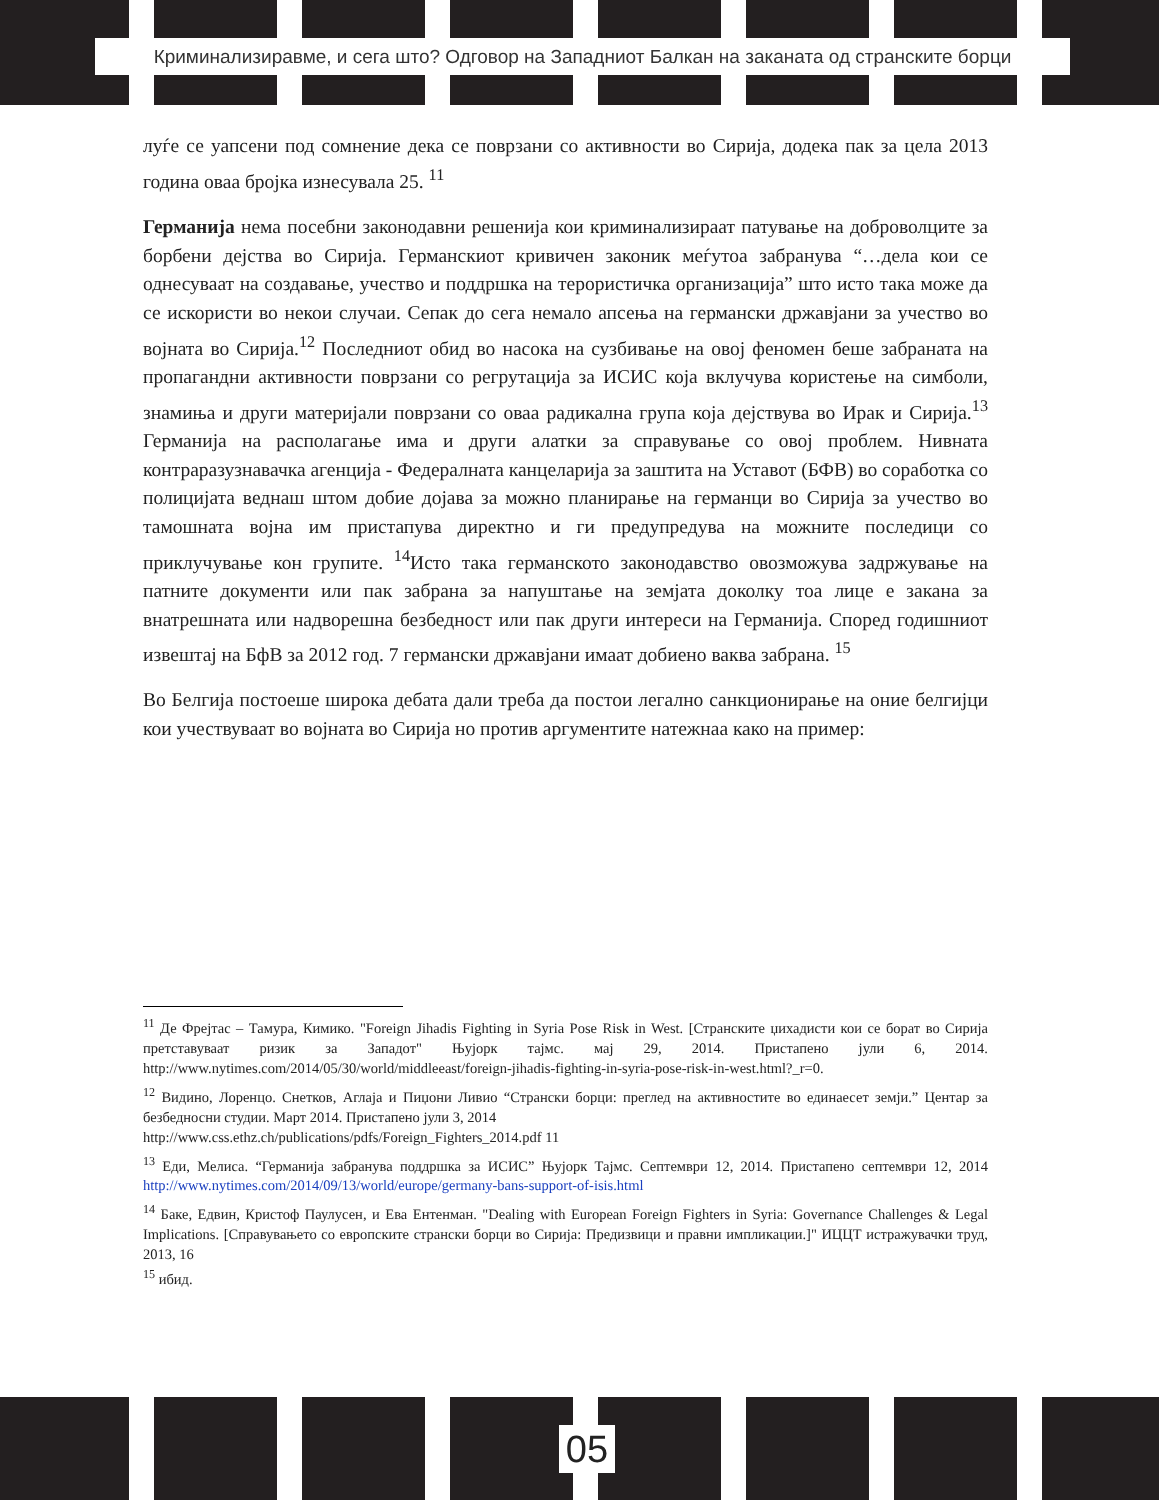Криминализиравме, и сега што? Одговор на Западниот Балкан на заканата од странските борци
луѓе се уапсени под сомнение дека се поврзани со активности во Сирија, додека пак за цела 2013 година оваа бројка изнесувала 25. <sup>11</sup>
Германија нема посебни законодавни решенија кои криминализираат патување на доброволците за борбени дејства во Сирија. Германскиот кривичен законик меѓутоа забранува “…дела кои се однесуваат на создавање, учество и поддршка на терористичка организација” што исто така може да се искористи во некои случаи. Сепак до сега немало апсења на германски државјани за учество во војната во Сирија.<sup>12</sup> Последниот обид во насока на сузбивање на овој феномен беше забраната на пропагандни активности поврзани со регрутација за ИСИС која вклучува користење на симболи, знамиња и други материјали поврзани со оваа радикална група која дејствува во Ирак и Сирија.<sup>13</sup> Германија на располагање има и други алатки за справување со овој проблем. Нивната контраразузнавачка агенција - Федералната канцеларија за заштита на Уставот (БФВ) во соработка со полицијата веднаш штом добие дојава за можно планирање на германци во Сирија за учество во тамошната војна им пристапува директно и ги предупредува на можните последици со приклучување кон групите. <sup>14</sup>Исто така германското законодавство овозможува задржување на патните документи или пак забрана за напуштање на земјата доколку тоа лице е закана за внатрешната или надворешна безбедност или пак други интереси на Германија. Според годишниот извештај на БфВ за 2012 год. 7 германски државјани имаат добиено ваква забрана. <sup>15</sup>
Во Белгија постоеше широка дебата дали треба да постои легално санкционирање на оние белгијци кои учествуваат во војната во Сирија но против аргументите натежнаа како на пример:
<sup>11</sup> Де Фрејтас – Тамура, Кимико. "Foreign Jihadis Fighting in Syria Pose Risk in West. [Странските џихадисти кои се борат во Сирија претставуваат ризик за Западот" Њујорк тајмс. мај 29, 2014. Пристапено јули 6, 2014. http://www.nytimes.com/2014/05/30/world/middleeast/foreign-jihadis-fighting-in-syria-pose-risk-in-west.html?_r=0.
<sup>12</sup> Видино, Лоренцо. Снетков, Аглаја и Пиџони Ливио “Странски борци: преглед на активностите во единаесет земји.” Центар за безбедносни студии. Март 2014. Пристапено јули 3, 2014
http://www.css.ethz.ch/publications/pdfs/Foreign_Fighters_2014.pdf 11
<sup>13</sup> Еди, Мелиса. “Германија забранува поддршка за ИСИС” Њујорк Тајмс. Септември 12, 2014. Пристапено септември 12, 2014 http://www.nytimes.com/2014/09/13/world/europe/germany-bans-support-of-isis.html
<sup>14</sup> Баке, Едвин, Кристоф Паулусен, и Ева Ентенман. "Dealing with European Foreign Fighters in Syria: Governance Challenges & Legal Implications. [Справувањето со европските странски борци во Сирија: Предизвици и правни импликации.]" ИЦЦТ истражувачки труд, 2013, 16
<sup>15</sup> ибид.
05